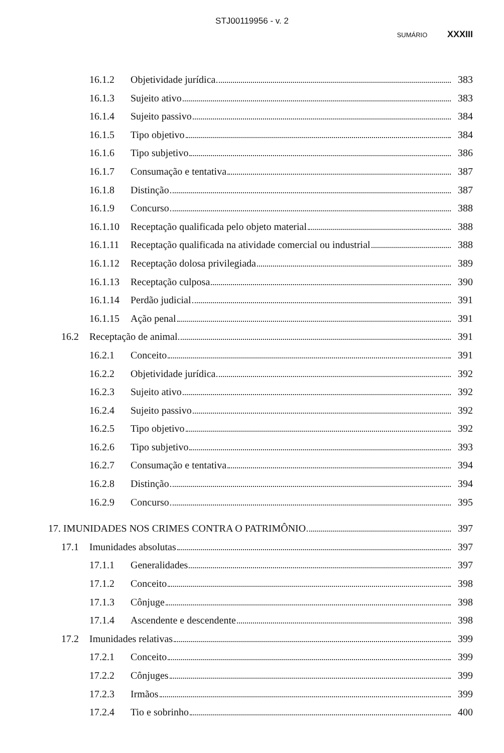STJ00119956 - v. 2
SUMÁRIO XXXIII
16.1.2 Objetividade jurídica 383
16.1.3 Sujeito ativo 383
16.1.4 Sujeito passivo 384
16.1.5 Tipo objetivo 384
16.1.6 Tipo subjetivo 386
16.1.7 Consumação e tentativa 387
16.1.8 Distinção 387
16.1.9 Concurso 388
16.1.10 Receptação qualificada pelo objeto material 388
16.1.11 Receptação qualificada na atividade comercial ou industrial 388
16.1.12 Receptação dolosa privilegiada 389
16.1.13 Receptação culposa 390
16.1.14 Perdão judicial 391
16.1.15 Ação penal 391
16.2 Receptação de animal 391
16.2.1 Conceito 391
16.2.2 Objetividade jurídica 392
16.2.3 Sujeito ativo 392
16.2.4 Sujeito passivo 392
16.2.5 Tipo objetivo 392
16.2.6 Tipo subjetivo 393
16.2.7 Consumação e tentativa 394
16.2.8 Distinção 394
16.2.9 Concurso 395
17. IMUNIDADES NOS CRIMES CONTRA O PATRIMÔNIO 397
17.1 Imunidades absolutas 397
17.1.1 Generalidades 397
17.1.2 Conceito 398
17.1.3 Cônjuge 398
17.1.4 Ascendente e descendente 398
17.2 Imunidades relativas 399
17.2.1 Conceito 399
17.2.2 Cônjuges 399
17.2.3 Irmãos 399
17.2.4 Tio e sobrinho 400